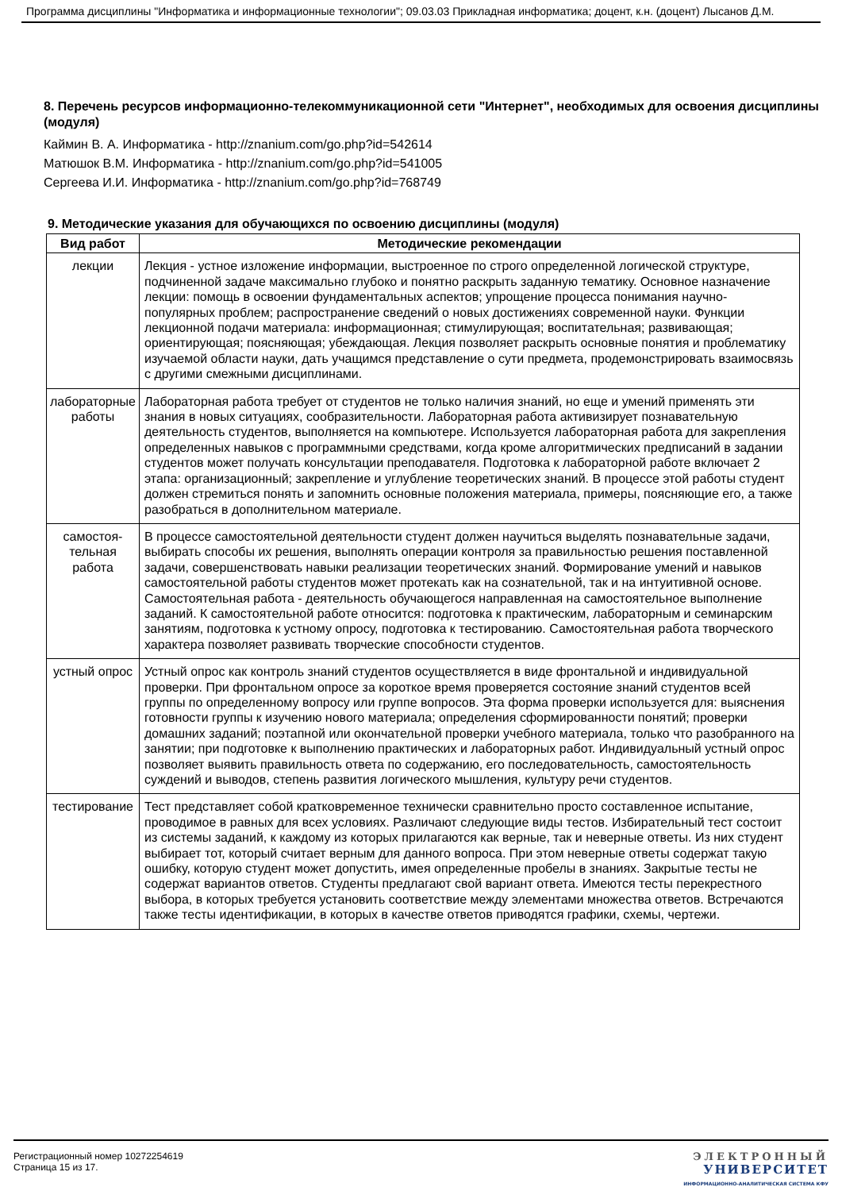Программа дисциплины "Информатика и информационные технологии"; 09.03.03 Прикладная информатика; доцент, к.н. (доцент) Лысанов Д.М.
8. Перечень ресурсов информационно-телекоммуникационной сети "Интернет", необходимых для освоения дисциплины (модуля)
Каймин В. А. Информатика - http://znanium.com/go.php?id=542614
Матюшок В.М. Информатика - http://znanium.com/go.php?id=541005
Сергеева И.И. Информатика - http://znanium.com/go.php?id=768749
9. Методические указания для обучающихся по освоению дисциплины (модуля)
| Вид работ | Методические рекомендации |
| --- | --- |
| лекции | Лекция - устное изложение информации, выстроенное по строго определенной логической структуре, подчиненной задаче максимально глубоко и понятно раскрыть заданную тематику. Основное назначение лекции: помощь в освоении фундаментальных аспектов; упрощение процесса понимания научно-популярных проблем; распространение сведений о новых достижениях современной науки. Функции лекционной подачи материала: информационная; стимулирующая; воспитательная; развивающая; ориентирующая; поясняющая; убеждающая. Лекция позволяет раскрыть основные понятия и проблематику изучаемой области науки, дать учащимся представление о сути предмета, продемонстрировать взаимосвязь с другими смежными дисциплинами. |
| лабораторные работы | Лабораторная работа требует от студентов не только наличия знаний, но еще и умений применять эти знания в новых ситуациях, сообразительности. Лабораторная работа активизирует познавательную деятельность студентов, выполняется на компьютере. Используется лабораторная работа для закрепления определенных навыков с программными средствами, когда кроме алгоритмических предписаний в задании студентов может получать консультации преподавателя. Подготовка к лабораторной работе включает 2 этапа: организационный; закрепление и углубление теоретических знаний. В процессе этой работы студент должен стремиться понять и запомнить основные положения материала, примеры, поясняющие его, а также разобраться в дополнительном материале. |
| самостоя- тельная работа | В процессе самостоятельной деятельности студент должен научиться выделять познавательные задачи, выбирать способы их решения, выполнять операции контроля за правильностью решения поставленной задачи, совершенствовать навыки реализации теоретических знаний. Формирование умений и навыков самостоятельной работы студентов может протекать как на сознательной, так и на интуитивной основе. Самостоятельная работа - деятельность обучающегося направленная на самостоятельное выполнение заданий. К самостоятельной работе относится: подготовка к практическим, лабораторным и семинарским занятиям, подготовка к устному опросу, подготовка к тестированию. Самостоятельная работа творческого характера позволяет развивать творческие способности студентов. |
| устный опрос | Устный опрос как контроль знаний студентов осуществляется в виде фронтальной и индивидуальной проверки. При фронтальном опросе за короткое время проверяется состояние знаний студентов всей группы по определенному вопросу или группе вопросов. Эта форма проверки используется для: выяснения готовности группы к изучению нового материала; определения сформированности понятий; проверки домашних заданий; поэтапной или окончательной проверки учебного материала, только что разобранного на занятии; при подготовке к выполнению практических и лабораторных работ. Индивидуальный устный опрос позволяет выявить правильность ответа по содержанию, его последовательность, самостоятельность суждений и выводов, степень развития логического мышления, культуру речи студентов. |
| тестирование | Тест представляет собой кратковременное технически сравнительно просто составленное испытание, проводимое в равных для всех условиях. Различают следующие виды тестов. Избирательный тест состоит из системы заданий, к каждому из которых прилагаются как верные, так и неверные ответы. Из них студент выбирает тот, который считает верным для данного вопроса. При этом неверные ответы содержат такую ошибку, которую студент может допустить, имея определенные пробелы в знаниях. Закрытые тесты не содержат вариантов ответов. Студенты предлагают свой вариант ответа. Имеются тесты перекрестного выбора, в которых требуется установить соответствие между элементами множества ответов. Встречаются также тесты идентификации, в которых в качестве ответов приводятся графики, схемы, чертежи. |
Регистрационный номер 10272254619
Страница 15 из 17.
ЭЛЕКТРОННЫЙ
УНИВЕРСИТЕТ
ИНФОРМАЦИОННО-АНАЛИТИЧЕСКАЯ СИСТЕМА КФУ